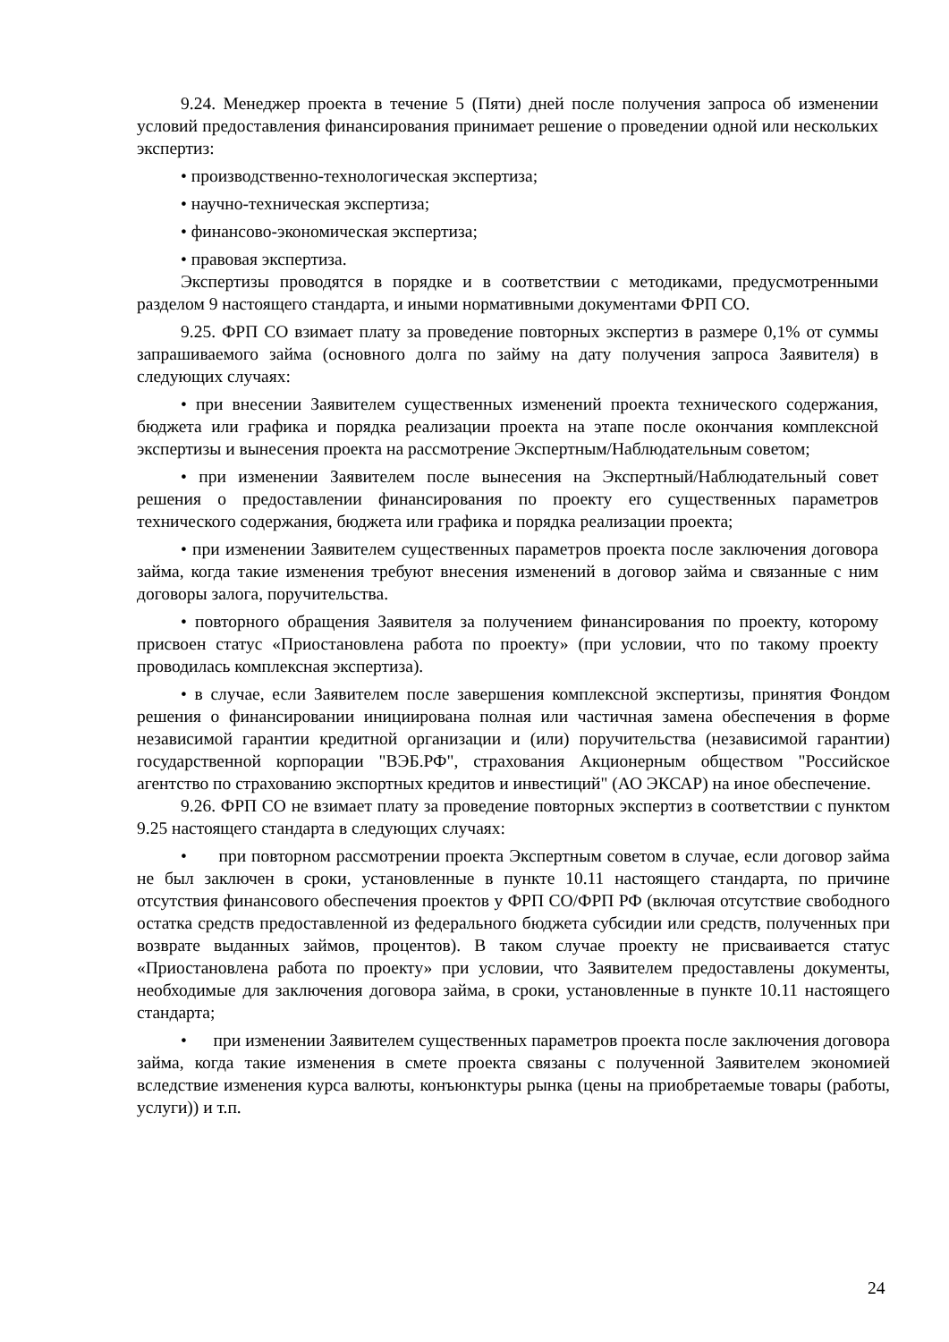9.24. Менеджер проекта в течение 5 (Пяти) дней после получения запроса об изменении условий предоставления финансирования принимает решение о проведении одной или нескольких экспертиз:
• производственно-технологическая экспертиза;
• научно-техническая экспертиза;
• финансово-экономическая экспертиза;
• правовая экспертиза.
Экспертизы проводятся в порядке и в соответствии с методиками, предусмотренными разделом 9 настоящего стандарта, и иными нормативными документами ФРП СО.
9.25. ФРП СО взимает плату за проведение повторных экспертиз в размере 0,1% от суммы запрашиваемого займа (основного долга по займу на дату получения запроса Заявителя) в следующих случаях:
• при внесении Заявителем существенных изменений проекта технического содержания, бюджета или графика и порядка реализации проекта на этапе после окончания комплексной экспертизы и вынесения проекта на рассмотрение Экспертным/Наблюдательным советом;
• при изменении Заявителем после вынесения на Экспертный/Наблюдательный совет решения о предоставлении финансирования по проекту его существенных параметров технического содержания, бюджета или графика и порядка реализации проекта;
• при изменении Заявителем существенных параметров проекта после заключения договора займа, когда такие изменения требуют внесения изменений в договор займа и связанные с ним договоры залога, поручительства.
• повторного обращения Заявителя за получением финансирования по проекту, которому присвоен статус «Приостановлена работа по проекту» (при условии, что по такому проекту проводилась комплексная экспертиза).
• в случае, если Заявителем после завершения комплексной экспертизы, принятия Фондом решения о финансировании инициирована полная или частичная замена обеспечения в форме независимой гарантии кредитной организации и (или) поручительства (независимой гарантии) государственной корпорации "ВЭБ.РФ", страхования Акционерным обществом "Российское агентство по страхованию экспортных кредитов и инвестиций" (АО ЭКСАР) на иное обеспечение.
9.26. ФРП СО не взимает плату за проведение повторных экспертиз в соответствии с пунктом 9.25 настоящего стандарта в следующих случаях:
• при повторном рассмотрении проекта Экспертным советом в случае, если договор займа не был заключен в сроки, установленные в пункте 10.11 настоящего стандарта, по причине отсутствия финансового обеспечения проектов у ФРП СО/ФРП РФ (включая отсутствие свободного остатка средств предоставленной из федерального бюджета субсидии или средств, полученных при возврате выданных займов, процентов). В таком случае проекту не присваивается статус «Приостановлена работа по проекту» при условии, что Заявителем предоставлены документы, необходимые для заключения договора займа, в сроки, установленные в пункте 10.11 настоящего стандарта;
• при изменении Заявителем существенных параметров проекта после заключения договора займа, когда такие изменения в смете проекта связаны с полученной Заявителем экономией вследствие изменения курса валюты, конъюнктуры рынка (цены на приобретаемые товары (работы, услуги)) и т.п.
24